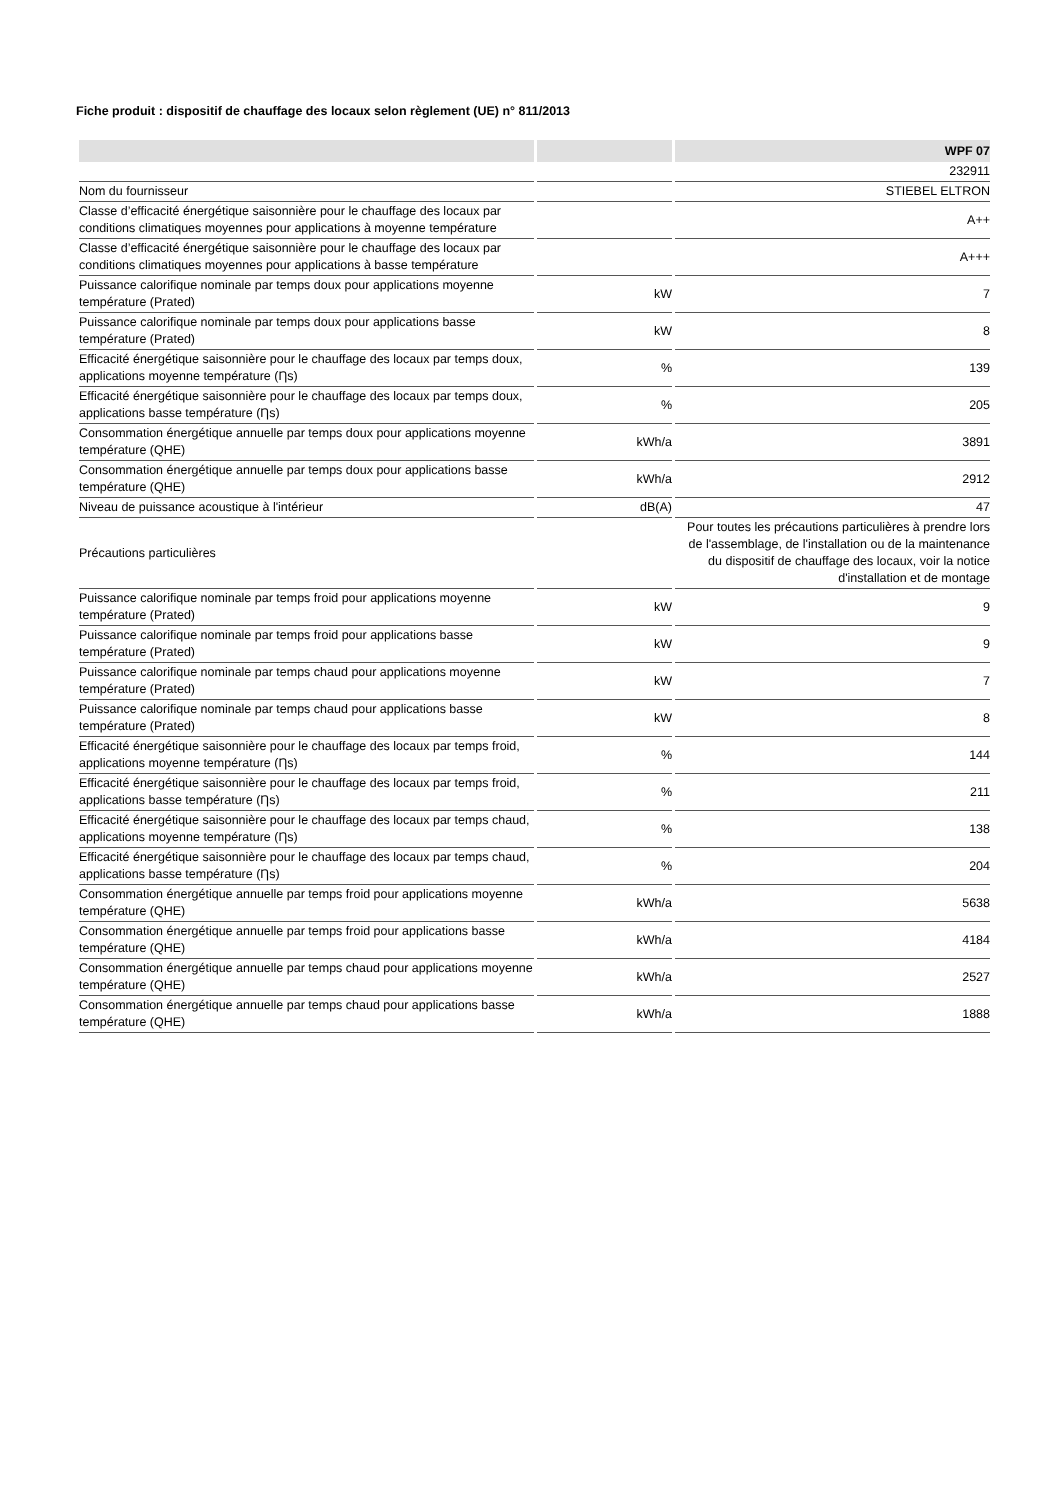Fiche produit : dispositif de chauffage des locaux selon règlement (UE) n° 811/2013
| | | WPF 07 |
| --- | --- | --- |
| | | 232911 |
| Nom du fournisseur | | STIEBEL ELTRON |
| Classe d’efficacité énergétique saisonnière pour le chauffage des locaux par conditions climatiques moyennes pour applications à moyenne température | | A++ |
| Classe d’efficacité énergétique saisonnière pour le chauffage des locaux par conditions climatiques moyennes pour applications à basse température | | A+++ |
| Puissance calorifique nominale par temps doux pour applications moyenne température (Prated) | kW | 7 |
| Puissance calorifique nominale par temps doux pour applications basse température (Prated) | kW | 8 |
| Efficacité énergétique saisonnière pour le chauffage des locaux par temps doux, applications moyenne température (Ƞs) | % | 139 |
| Efficacité énergétique saisonnière pour le chauffage des locaux par temps doux, applications basse température (Ƞs) | % | 205 |
| Consommation énergétique annuelle par temps doux pour applications moyenne température (QHE) | kWh/a | 3891 |
| Consommation énergétique annuelle par temps doux pour applications basse température (QHE) | kWh/a | 2912 |
| Niveau de puissance acoustique à l'intérieur | dB(A) | 47 |
| Précautions particulières | | Pour toutes les précautions particulières à prendre lors de l'assemblage, de l'installation ou de la maintenance du dispositif de chauffage des locaux, voir la notice d'installation et de montage |
| Puissance calorifique nominale par temps froid pour applications moyenne température (Prated) | kW | 9 |
| Puissance calorifique nominale par temps froid pour applications basse température (Prated) | kW | 9 |
| Puissance calorifique nominale par temps chaud pour applications moyenne température (Prated) | kW | 7 |
| Puissance calorifique nominale par temps chaud pour applications basse température (Prated) | kW | 8 |
| Efficacité énergétique saisonnière pour le chauffage des locaux par temps froid, applications moyenne température (Ƞs) | % | 144 |
| Efficacité énergétique saisonnière pour le chauffage des locaux par temps froid, applications basse température (Ƞs) | % | 211 |
| Efficacité énergétique saisonnière pour le chauffage des locaux par temps chaud, applications moyenne température (Ƞs) | % | 138 |
| Efficacité énergétique saisonnière pour le chauffage des locaux par temps chaud, applications basse température (Ƞs) | % | 204 |
| Consommation énergétique annuelle par temps froid pour applications moyenne température (QHE) | kWh/a | 5638 |
| Consommation énergétique annuelle par temps froid pour applications basse température (QHE) | kWh/a | 4184 |
| Consommation énergétique annuelle par temps chaud pour applications moyenne température (QHE) | kWh/a | 2527 |
| Consommation énergétique annuelle par temps chaud pour applications basse température (QHE) | kWh/a | 1888 |